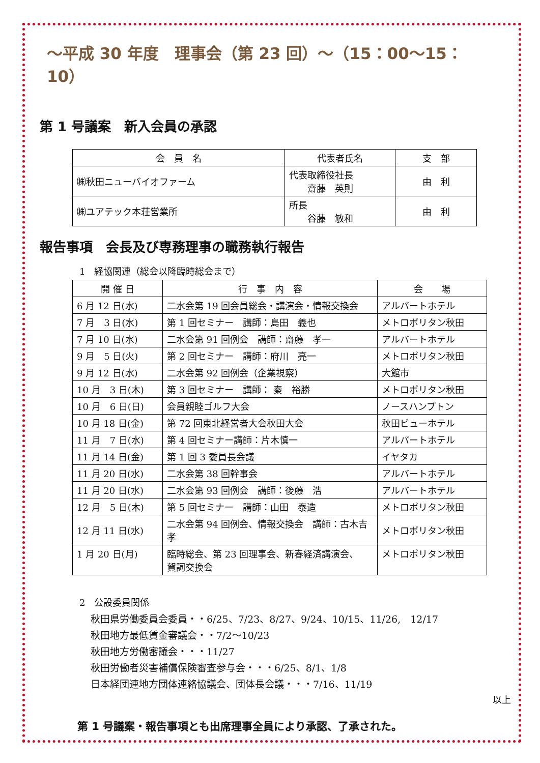～平成 30 年度　理事会（第 23 回）～（15：00～15：10）
第 1 号議案　新入会員の承認
| 会 員 名 | 代表者氏名 | 支 部 |
| --- | --- | --- |
| ㈱秋田ニューバイオファーム | 代表取締役社長 齋藤 英則 | 由 利 |
| ㈱ユアテック本荘営業所 | 所長 谷藤 敏和 | 由 利 |
報告事項　会長及び専務理事の職務執行報告
1　経協関連（総会以降臨時総会まで）
| 開 催 日 | 行 事 内 容 | 会 場 |
| --- | --- | --- |
| 6 月 12 日(水) | 二水会第 19 回会員総会・講演会・情報交換会 | アルバートホテル |
| 7 月 3 日(水) | 第 1 回セミナー 講師：島田 義也 | メトロポリタン秋田 |
| 7 月 10 日(水) | 二水会第 91 回例会 講師：齋藤 孝一 | アルバートホテル |
| 9 月 5 日(火) | 第 2 回セミナー 講師：府川 亮一 | メトロポリタン秋田 |
| 9 月 12 日(水) | 二水会第 92 回例会（企業視察） | 大館市 |
| 10 月 3 日(木) | 第 3 回セミナー 講師： 秦 裕勝 | メトロポリタン秋田 |
| 10 月 6 日(日) | 会員親睦ゴルフ大会 | ノースハンプトン |
| 10 月 18 日(金) | 第 72 回東北経営者大会秋田大会 | 秋田ビューホテル |
| 11 月 7 日(水) | 第 4 回セミナー講師：片木慎一 | アルバートホテル |
| 11 月 14 日(金) | 第 1 回 3 委員長会議 | イヤタカ |
| 11 月 20 日(水) | 二水会第 38 回幹事会 | アルバートホテル |
| 11 月 20 日(水) | 二水会第 93 回例会 講師：後藤 浩 | アルバートホテル |
| 12 月 5 日(木) | 第 5 回セミナー 講師：山田 泰造 | メトロポリタン秋田 |
| 12 月 11 日(水) | 二水会第 94 回例会、情報交換会 講師：古木吉孝 | メトロポリタン秋田 |
| 1 月 20 日(月) | 臨時総会、第 23 回理事会、新春経済講演会、 賀詞交換会 | メトロポリタン秋田 |
2　公設委員関係
秋田県労働委員会委員・・6/25、7/23、8/27、9/24、10/15、11/26,　12/17
秋田地方最低賃金審議会・・7/2～10/23
秋田地方労働審議会・・・11/27
秋田労働者災害補償保険審査参与会・・・6/25、8/1、1/8
日本経団連地方団体連絡協議会、団体長会議・・・7/16、11/19
以上
第 1 号議案・報告事項とも出席理事全員により承認、了承された。